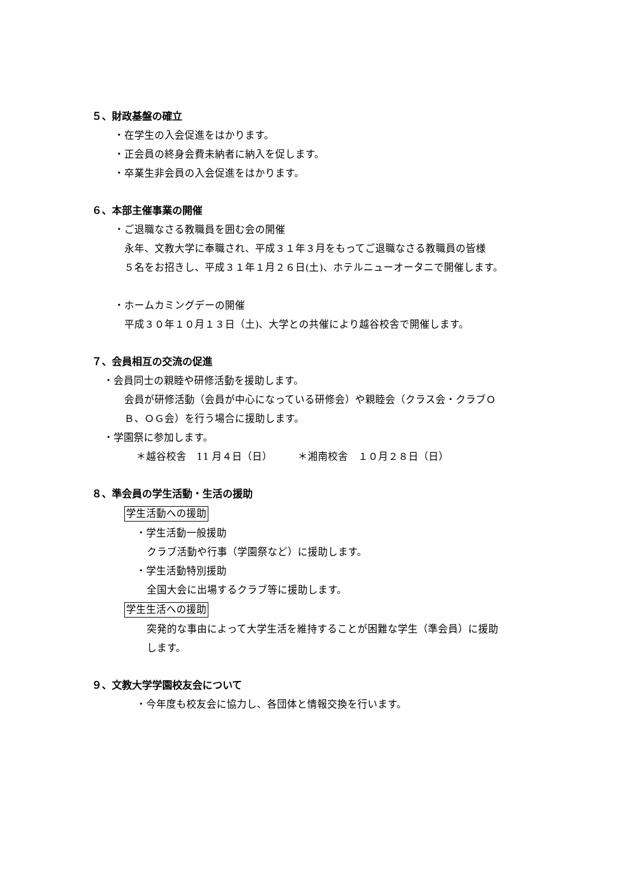５、財政基盤の確立
・在学生の入会促進をはかります。
・正会員の終身会費未納者に納入を促します。
・卒業生非会員の入会促進をはかります。
６、本部主催事業の開催
・ご退職なさる教職員を囲む会の開催
永年、文教大学に奉職され、平成３１年３月をもってご退職なさる教職員の皆様
５名をお招きし、平成３１年１月２６日(土)、ホテルニューオータニで開催します。
・ホームカミングデーの開催
平成３０年１０月１３日（土)、大学との共催により越谷校舎で開催します。
７、会員相互の交流の促進
・会員同士の親睦や研修活動を援助します。
会員が研修活動（会員が中心になっている研修会）や親睦会（クラス会・クラブＯ
Ｂ、ＯＧ会）を行う場合に援助します。
・学園祭に参加します。
＊越谷校舎　11 月４日（日）　　　＊湘南校舎　１０月２８日（日）
８、準会員の学生活動・生活の援助
学生活動への援助
・学生活動一般援助
クラブ活動や行事（学園祭など）に援助します。
・学生活動特別援助
全国大会に出場するクラブ等に援助します。
学生生活への援助
突発的な事由によって大学生活を維持することが困難な学生（準会員）に援助
します。
９、文教大学学園校友会について
・今年度も校友会に協力し、各団体と情報交換を行います。